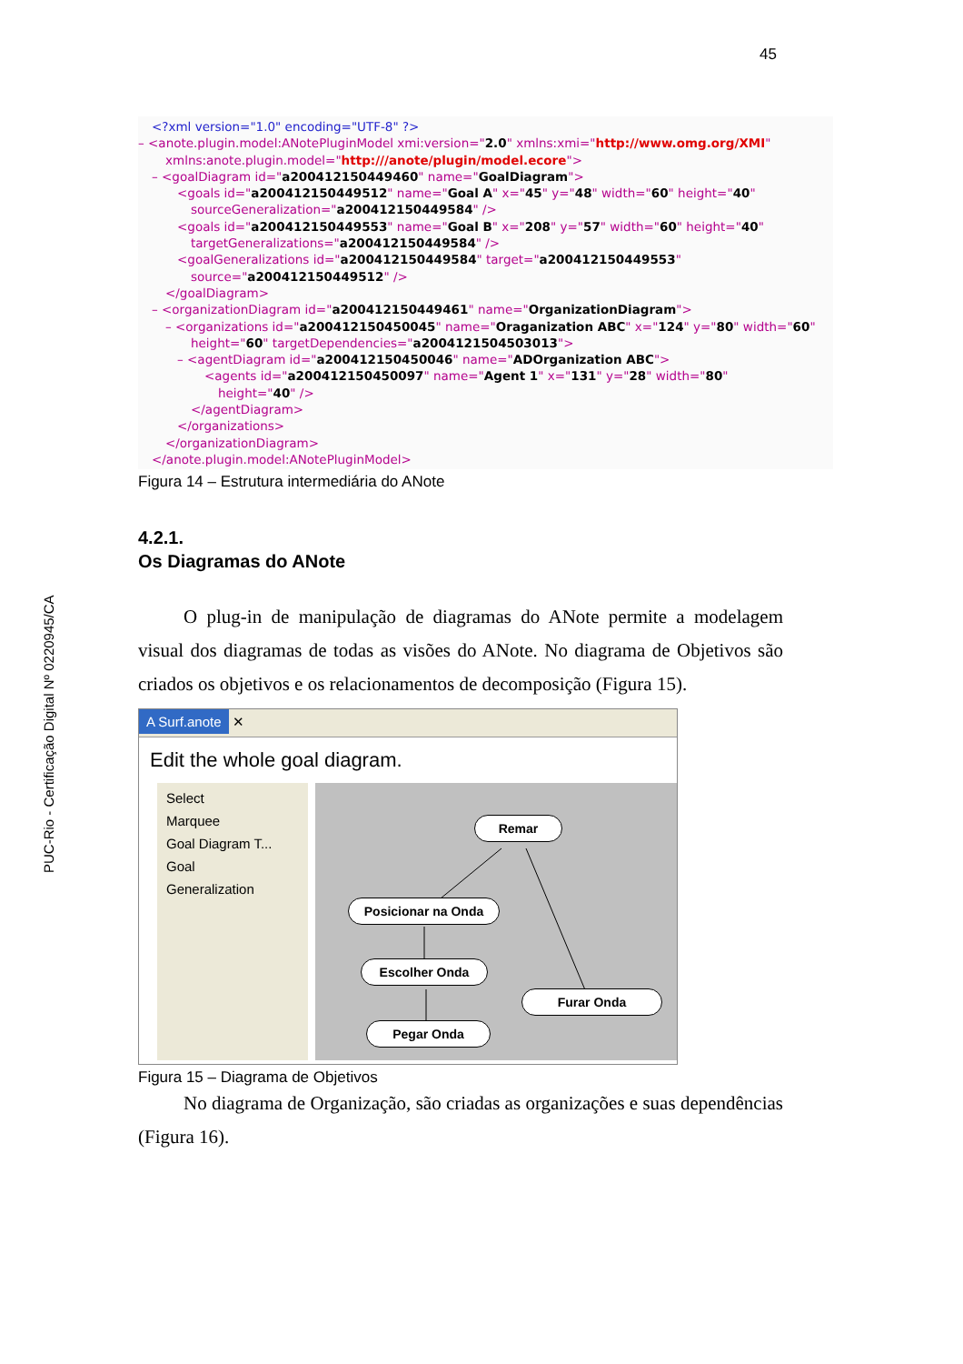45
PUC-Rio - Certificação Digital Nº 0220945/CA
<?xml version="1.0" encoding="UTF-8" ?>
– <anote.plugin.model:ANotePluginModel xmi:version="2.0" xmlns:xmi="http://www.omg.org/XMI"
xmlns:anote.plugin.model="http:///anote/plugin/model.ecore">
– <goalDiagram id="a200412150449460" name="GoalDiagram">
<goals id="a200412150449512" name="Goal A" x="45" y="48" width="60" height="40"
sourceGeneralization="a200412150449584" />
<goals id="a200412150449553" name="Goal B" x="208" y="57" width="60" height="40"
targetGeneralizations="a200412150449584" />
<goalGeneralizations id="a200412150449584" target="a200412150449553"
source="a200412150449512" />
</goalDiagram>
– <organizationDiagram id="a200412150449461" name="OrganizationDiagram">
– <organizations id="a200412150450045" name="Oraganization ABC" x="124" y="80" width="60"
height="60" targetDependencies="a20041215045030​13">
– <agentDiagram id="a200412150450046" name="ADOrganization ABC">
<agents id="a200412150450097" name="Agent 1" x="131" y="28" width="80"
height="40" />
</agentDiagram>
</organizations>
</organizationDiagram>
</anote.plugin.model:ANotePluginModel>
Figura 14 – Estrutura intermediária do ANote
4.2.1.
Os Diagramas do ANote
O plug-in de manipulação de diagramas do ANote permite a modelagem visual dos diagramas de todas as visões do ANote. No diagrama de Objetivos são criados os objetivos e os relacionamentos de decomposição (Figura 15).
A Surf.anote ✕
Edit the whole goal diagram.
Select
Marquee
Goal Diagram T...
Goal
Generalization
Remar
Posicionar na Onda
Escolher Onda
Furar Onda
Pegar Onda
Figura 15 – Diagrama de Objetivos
No diagrama de Organização, são criadas as organizações e suas dependências (Figura 16).